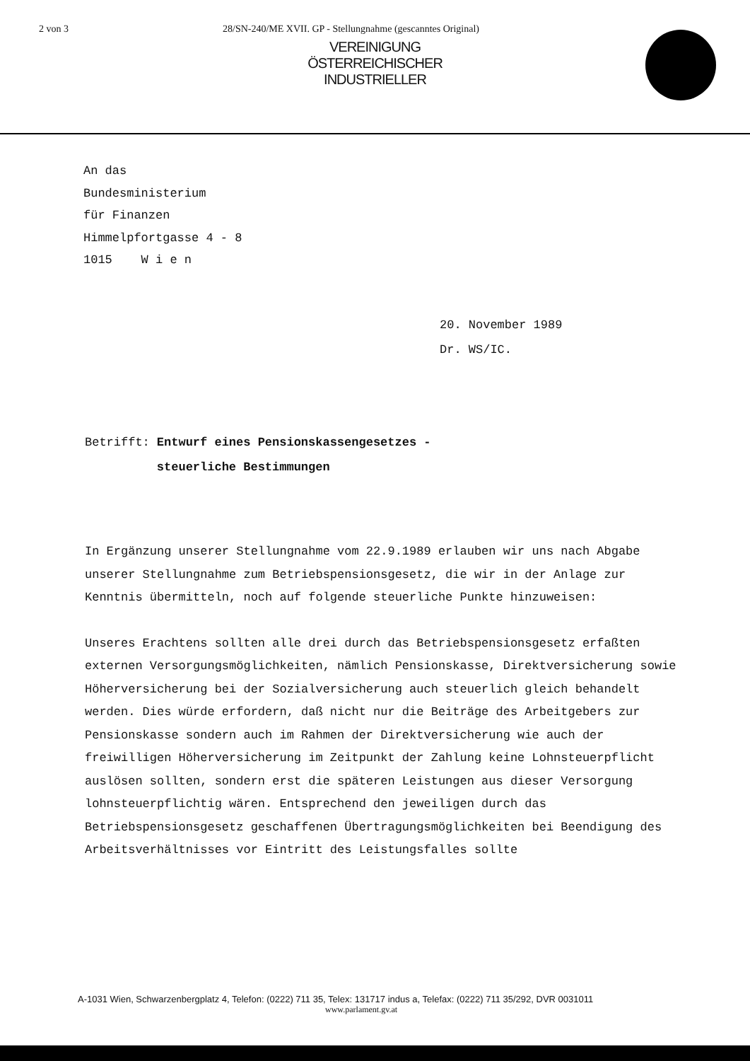2 von 3 28/SN-240/ME XVII. GP - Stellungnahme (gescanntes Original)
VEREINIGUNG
ÖSTERREICHISCHER
INDUSTRIELLER
An das
Bundesministerium
für Finanzen
Himmelpfortgasse 4 - 8
1015 W i e n
20. November 1989
Dr. WS/IC.
Betrifft: Entwurf eines Pensionskassengesetzes -
steuerliche Bestimmungen
In Ergänzung unserer Stellungnahme vom 22.9.1989 erlauben wir uns nach Abgabe unserer Stellungnahme zum Betriebspensionsgesetz, die wir in der Anlage zur Kenntnis übermitteln, noch auf folgende steuerliche Punkte hinzuweisen:
Unseres Erachtens sollten alle drei durch das Betriebspensionsgesetz erfaßten externen Versorgungsmöglichkeiten, nämlich Pensionskasse, Direktversicherung sowie Höherversicherung bei der Sozialversicherung auch steuerlich gleich behandelt werden. Dies würde erfordern, daß nicht nur die Beiträge des Arbeitgebers zur Pensionskasse sondern auch im Rahmen der Direktversicherung wie auch der freiwilligen Höherversicherung im Zeitpunkt der Zahlung keine Lohnsteuerpflicht auslösen sollten, sondern erst die späteren Leistungen aus dieser Versorgung lohnsteuerpflichtig wären. Entsprechend den jeweiligen durch das Betriebspensionsgesetz geschaffenen Übertragungsmöglichkeiten bei Beendigung des Arbeitsverhältnisses vor Eintritt des Leistungsfalles sollte
A-1031 Wien, Schwarzenbergplatz 4, Telefon: (0222) 711 35, Telex: 131717 indus a, Telefax: (0222) 711 35/292, DVR 0031011
www.parlament.gv.at